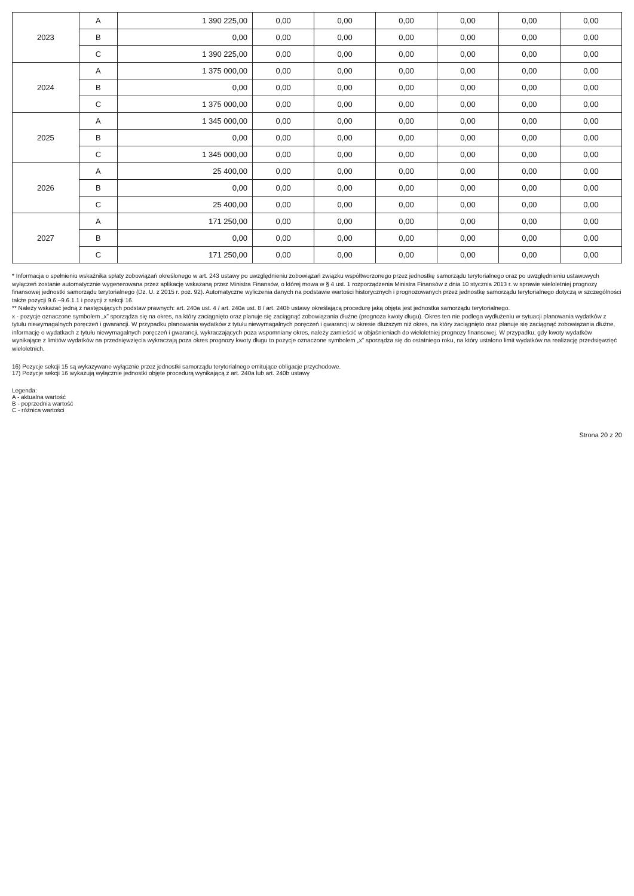| 2023 | A | 1 390 225,00 | 0,00 | 0,00 | 0,00 | 0,00 | 0,00 | 0,00 |
| | B | 0,00 | 0,00 | 0,00 | 0,00 | 0,00 | 0,00 | 0,00 |
| | C | 1 390 225,00 | 0,00 | 0,00 | 0,00 | 0,00 | 0,00 | 0,00 |
| 2024 | A | 1 375 000,00 | 0,00 | 0,00 | 0,00 | 0,00 | 0,00 | 0,00 |
| | B | 0,00 | 0,00 | 0,00 | 0,00 | 0,00 | 0,00 | 0,00 |
| | C | 1 375 000,00 | 0,00 | 0,00 | 0,00 | 0,00 | 0,00 | 0,00 |
| 2025 | A | 1 345 000,00 | 0,00 | 0,00 | 0,00 | 0,00 | 0,00 | 0,00 |
| | B | 0,00 | 0,00 | 0,00 | 0,00 | 0,00 | 0,00 | 0,00 |
| | C | 1 345 000,00 | 0,00 | 0,00 | 0,00 | 0,00 | 0,00 | 0,00 |
| 2026 | A | 25 400,00 | 0,00 | 0,00 | 0,00 | 0,00 | 0,00 | 0,00 |
| | B | 0,00 | 0,00 | 0,00 | 0,00 | 0,00 | 0,00 | 0,00 |
| | C | 25 400,00 | 0,00 | 0,00 | 0,00 | 0,00 | 0,00 | 0,00 |
| 2027 | A | 171 250,00 | 0,00 | 0,00 | 0,00 | 0,00 | 0,00 | 0,00 |
| | B | 0,00 | 0,00 | 0,00 | 0,00 | 0,00 | 0,00 | 0,00 |
| | C | 171 250,00 | 0,00 | 0,00 | 0,00 | 0,00 | 0,00 | 0,00 |
* Informacja o spełnieniu wskaźnika spłaty zobowiązań określonego w art. 243 ustawy po uwzględnieniu zobowiązań związku współtworzonego przez jednostkę samorządu terytorialnego oraz po uwzględnieniu ustawowych wyłączeń zostanie automatycznie wygenerowana przez aplikację wskazaną przez Ministra Finansów, o której mowa w § 4 ust. 1 rozporządzenia Ministra Finansów z dnia 10 stycznia 2013 r. w sprawie wieloletniej prognozy finansowej jednostki samorządu terytorialnego (Dz. U. z 2015 r. poz. 92). Automatyczne wyliczenia danych na podstawie wartości historycznych i prognozowanych przez jednostkę samorządu terytorialnego dotyczą w szczególności także pozycji 9.6.–9.6.1.1 i pozycji z sekcji 16.
** Należy wskazać jedną z następujących podstaw prawnych: art. 240a ust. 4 / art. 240a ust. 8 / art. 240b ustawy określającą procedurę jaką objęta jest jednostka samorządu terytorialnego.
x - pozycje oznaczone symbolem „x” sporządza się na okres, na który zaciągnięto oraz planuje się zaciągnąć zobowiązania dłużne (prognoza kwoty długu). Okres ten nie podlega wydłużeniu w sytuacji planowania wydatków z tytułu niewymagalnych poręczeń i gwarancji. W przypadku planowania wydatków z tytułu niewymagalnych poręczeń i gwarancji w okresie dłuższym niż okres, na który zaciągnięto oraz planuje się zaciągnąć zobowiązania dłużne, informację o wydatkach z tytułu niewymagalnych poręczeń i gwarancji, wykraczających poza wspomniany okres, należy zamieścić w objaśnieniach do wieloletniej prognozy finansowej. W przypadku, gdy kwoty wydatków wynikające z limitów wydatków na przedsięwzięcia wykraczają poza okres prognozy kwoty długu to pozycje oznaczone symbolem „x” sporządza się do ostatniego roku, na który ustalono limit wydatków na realizację przedsięwzięć wieloletnich.
16) Pozycje sekcji 15 są wykazywane wyłącznie przez jednostki samorządu terytorialnego emitujące obligacje przychodowe.
17) Pozycje sekcji 16 wykazują wyłącznie jednostki objęte procedurą wynikającą z art. 240a lub art. 240b ustawy
Legenda:
A - aktualna wartość
B - poprzednia wartość
C - różnica wartości
Strona 20 z 20